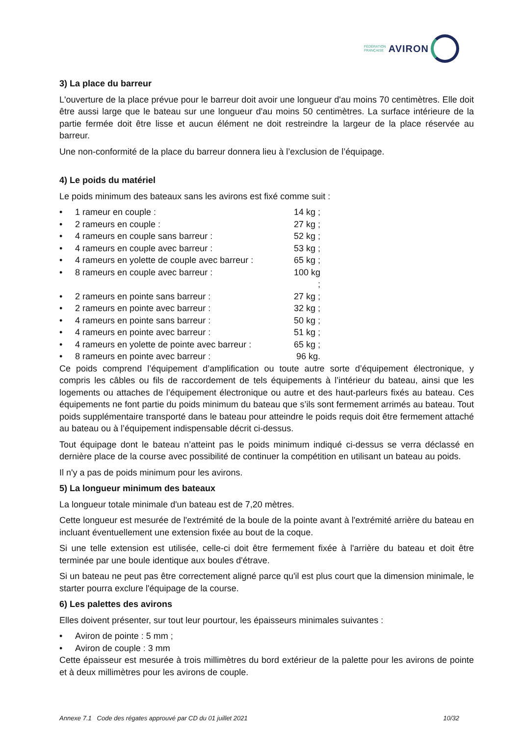FÉDÉRATION
FRANÇAISE AVIRON
3) La place du barreur
L'ouverture de la place prévue pour le barreur doit avoir une longueur d'au moins 70 centimètres. Elle doit être aussi large que le bateau sur une longueur d'au moins 50 centimètres. La surface intérieure de la partie fermée doit être lisse et aucun élément ne doit restreindre la largeur de la place réservée au barreur.
Une non-conformité de la place du barreur donnera lieu à l’exclusion de l’équipage.
4) Le poids du matériel
Le poids minimum des bateaux sans les avirons est fixé comme suit :
• 1 rameur en couple : 14 kg ;
• 2 rameurs en couple : 27 kg ;
• 4 rameurs en couple sans barreur : 52 kg ;
• 4 rameurs en couple avec barreur : 53 kg ;
• 4 rameurs en yolette de couple avec barreur : 65 kg ;
• 8 rameurs en couple avec barreur : 100 kg ;
• 2 rameurs en pointe sans barreur : 27 kg ;
• 2 rameurs en pointe avec barreur : 32 kg ;
• 4 rameurs en pointe sans barreur : 50 kg ;
• 4 rameurs en pointe avec barreur : 51 kg ;
• 4 rameurs en yolette de pointe avec barreur : 65 kg ;
• 8 rameurs en pointe avec barreur : 96 kg.
Ce poids comprend l’équipement d’amplification ou toute autre sorte d’équipement électronique, y compris les câbles ou fils de raccordement de tels équipements à l’intérieur du bateau, ainsi que les logements ou attaches de l’équipement électronique ou autre et des haut-parleurs fixés au bateau. Ces équipements ne font partie du poids minimum du bateau que s’ils sont fermement arrimés au bateau. Tout poids supplémentaire transporté dans le bateau pour atteindre le poids requis doit être fermement attaché au bateau ou à l’équipement indispensable décrit ci-dessus.
Tout équipage dont le bateau n’atteint pas le poids minimum indiqué ci-dessus se verra déclassé en dernière place de la course avec possibilité de continuer la compétition en utilisant un bateau au poids.
Il n'y a pas de poids minimum pour les avirons.
5) La longueur minimum des bateaux
La longueur totale minimale d'un bateau est de 7,20 mètres.
Cette longueur est mesurée de l'extrémité de la boule de la pointe avant à l'extrémité arrière du bateau en incluant éventuellement une extension fixée au bout de la coque.
Si une telle extension est utilisée, celle-ci doit être fermement fixée à l'arrière du bateau et doit être terminée par une boule identique aux boules d'étrave.
Si un bateau ne peut pas être correctement aligné parce qu'il est plus court que la dimension minimale, le starter pourra exclure l'équipage de la course.
6) Les palettes des avirons
Elles doivent présenter, sur tout leur pourtour, les épaisseurs minimales suivantes :
• Aviron de pointe : 5 mm ;
• Aviron de couple : 3 mm
Cette épaisseur est mesurée à trois millimètres du bord extérieur de la palette pour les avirons de pointe et à deux millimètres pour les avirons de couple.
Annexe 7.1 Code des régates approuvé par CD du 01 juillet 2021 10/32